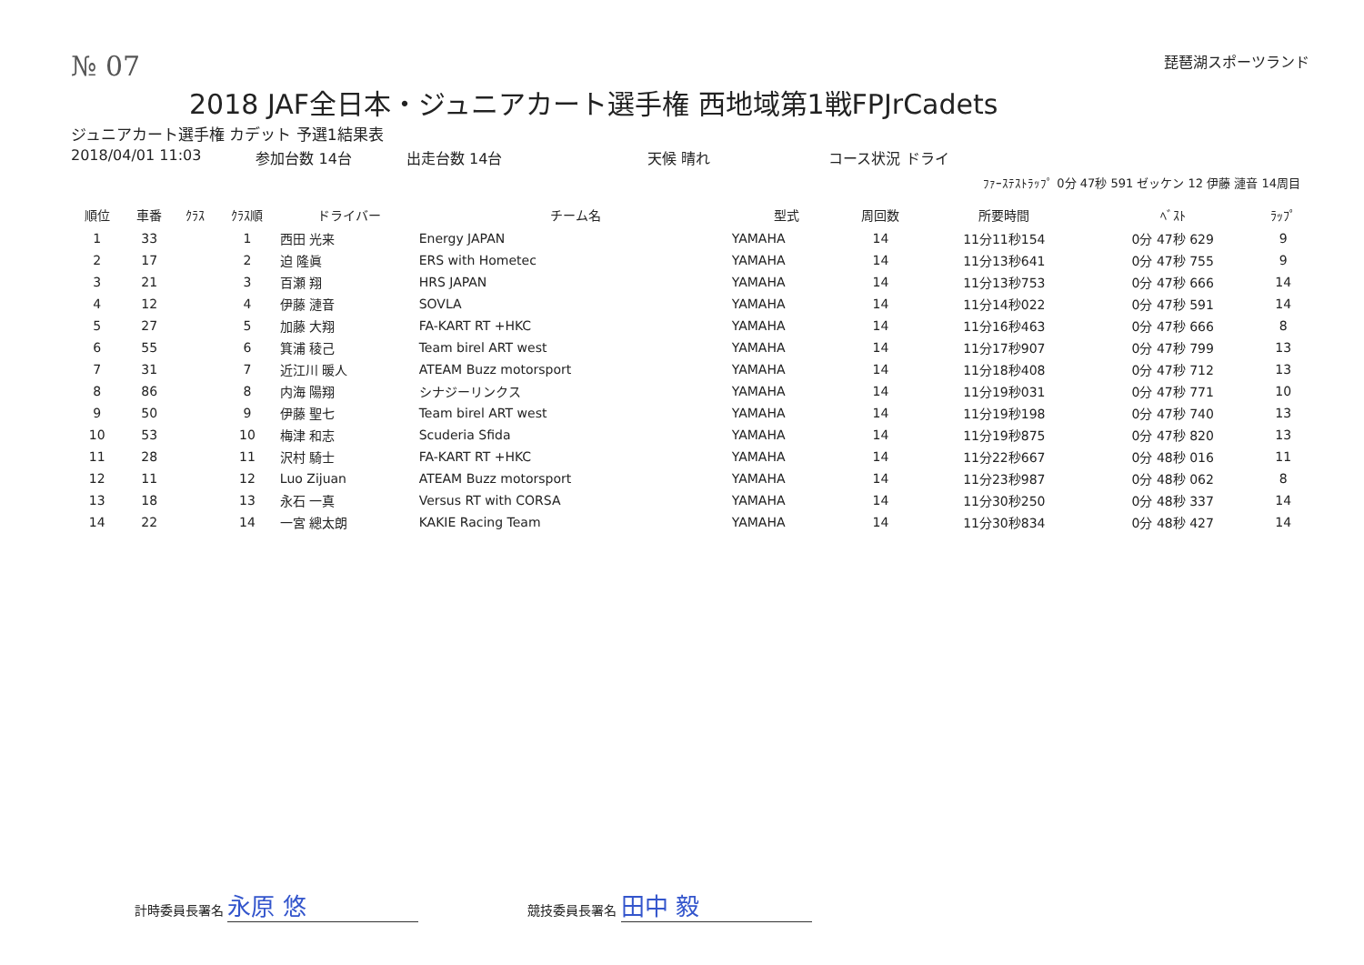№ 07 琵琶湖スポーツランド
2018 JAF全日本・ジュニアカート選手権 西地域第1戦FPJrCadets
ジュニアカート選手権 カデット 予選1結果表
2018/04/01 11:03 参加台数 14台 出走台数 14台 天候 晴れ コース状況 ドライ
ﾌｧｰｽﾃｽﾄﾗｯﾌﾟ 0分 47秒 591 ゼッケン 12 伊藤 漣音 14周目
| 順位 | 車番 | ｸﾗｽ | ｸﾗｽ順 | ドライバー | チーム名 | 型式 | 周回数 | 所要時間 | ﾍﾞｽﾄ | ﾗｯﾌﾟ |
| --- | --- | --- | --- | --- | --- | --- | --- | --- | --- | --- |
| 1 | 33 | | 1 | 西田 光来 | Energy JAPAN | YAMAHA | 14 | 11分11秒154 | 0分 47秒 629 | 9 |
| 2 | 17 | | 2 | 迫 隆眞 | ERS with Hometec | YAMAHA | 14 | 11分13秒641 | 0分 47秒 755 | 9 |
| 3 | 21 | | 3 | 百瀬 翔 | HRS JAPAN | YAMAHA | 14 | 11分13秒753 | 0分 47秒 666 | 14 |
| 4 | 12 | | 4 | 伊藤 漣音 | SOVLA | YAMAHA | 14 | 11分14秒022 | 0分 47秒 591 | 14 |
| 5 | 27 | | 5 | 加藤 大翔 | FA-KART RT +HKC | YAMAHA | 14 | 11分16秒463 | 0分 47秒 666 | 8 |
| 6 | 55 | | 6 | 箕浦 稜己 | Team birel ART west | YAMAHA | 14 | 11分17秒907 | 0分 47秒 799 | 13 |
| 7 | 31 | | 7 | 近江川 暖人 | ATEAM Buzz motorsport | YAMAHA | 14 | 11分18秒408 | 0分 47秒 712 | 13 |
| 8 | 86 | | 8 | 内海 陽翔 | シナジーリンクス | YAMAHA | 14 | 11分19秒031 | 0分 47秒 771 | 10 |
| 9 | 50 | | 9 | 伊藤 聖七 | Team birel ART west | YAMAHA | 14 | 11分19秒198 | 0分 47秒 740 | 13 |
| 10 | 53 | | 10 | 梅津 和志 | Scuderia Sfida | YAMAHA | 14 | 11分19秒875 | 0分 47秒 820 | 13 |
| 11 | 28 | | 11 | 沢村 騎士 | FA-KART RT +HKC | YAMAHA | 14 | 11分22秒667 | 0分 48秒 016 | 11 |
| 12 | 11 | | 12 | Luo Zijuan | ATEAM Buzz motorsport | YAMAHA | 14 | 11分23秒987 | 0分 48秒 062 | 8 |
| 13 | 18 | | 13 | 永石 一真 | Versus RT with CORSA | YAMAHA | 14 | 11分30秒250 | 0分 48秒 337 | 14 |
| 14 | 22 | | 14 | 一宮 總太朗 | KAKIE Racing Team | YAMAHA | 14 | 11分30秒834 | 0分 48秒 427 | 14 |
計時委員長署名 永原 悠 競技委員長署名 田中 毅